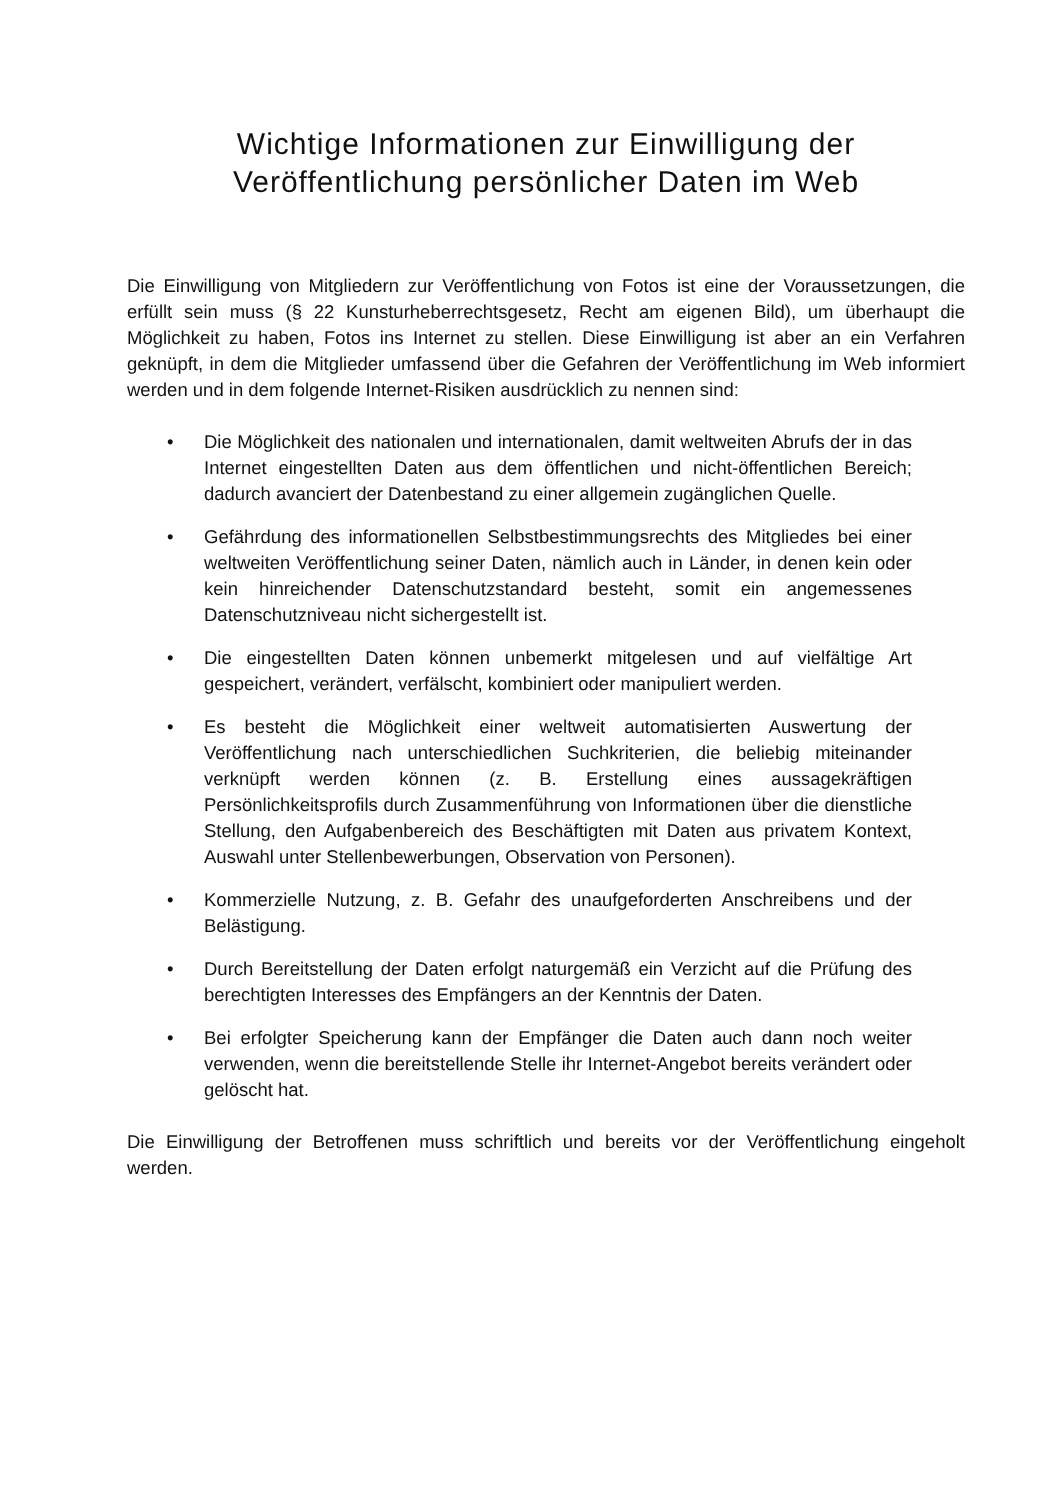Wichtige Informationen zur Einwilligung der
Veröffentlichung persönlicher Daten im Web
Die Einwilligung von Mitgliedern zur Veröffentlichung von Fotos ist eine der Voraussetzungen, die erfüllt sein muss (§ 22 Kunsturheberrechtsgesetz, Recht am eigenen Bild), um überhaupt die Möglichkeit zu haben, Fotos ins Internet zu stellen. Diese Einwilligung ist aber an ein Verfahren geknüpft, in dem die Mitglieder umfassend über die Gefahren der Veröffentlichung im Web informiert werden und in dem folgende Internet-Risiken ausdrücklich zu nennen sind:
• Die Möglichkeit des nationalen und internationalen, damit weltweiten Abrufs der in das Internet eingestellten Daten aus dem öffentlichen und nicht-öffentlichen Bereich; dadurch avanciert der Datenbestand zu einer allgemein zugänglichen Quelle.
• Gefährdung des informationellen Selbstbestimmungsrechts des Mitgliedes bei einer weltweiten Veröffentlichung seiner Daten, nämlich auch in Länder, in denen kein oder kein hinreichender Datenschutzstandard besteht, somit ein angemessenes Datenschutzniveau nicht sichergestellt ist.
• Die eingestellten Daten können unbemerkt mitgelesen und auf vielfältige Art gespeichert, verändert, verfälscht, kombiniert oder manipuliert werden.
• Es besteht die Möglichkeit einer weltweit automatisierten Auswertung der Veröffentlichung nach unterschiedlichen Suchkriterien, die beliebig miteinander verknüpft werden können (z. B. Erstellung eines aussagekräftigen Persönlichkeitsprofils durch Zusammenführung von Informationen über die dienstliche Stellung, den Aufgabenbereich des Beschäftigten mit Daten aus privatem Kontext, Auswahl unter Stellenbewerbungen, Observation von Personen).
• Kommerzielle Nutzung, z. B. Gefahr des unaufgeforderten Anschreibens und der Belästigung.
• Durch Bereitstellung der Daten erfolgt naturgemäß ein Verzicht auf die Prüfung des berechtigten Interesses des Empfängers an der Kenntnis der Daten.
• Bei erfolgter Speicherung kann der Empfänger die Daten auch dann noch weiter verwenden, wenn die bereitstellende Stelle ihr Internet-Angebot bereits verändert oder gelöscht hat.
Die Einwilligung der Betroffenen muss schriftlich und bereits vor der Veröffentlichung eingeholt werden.